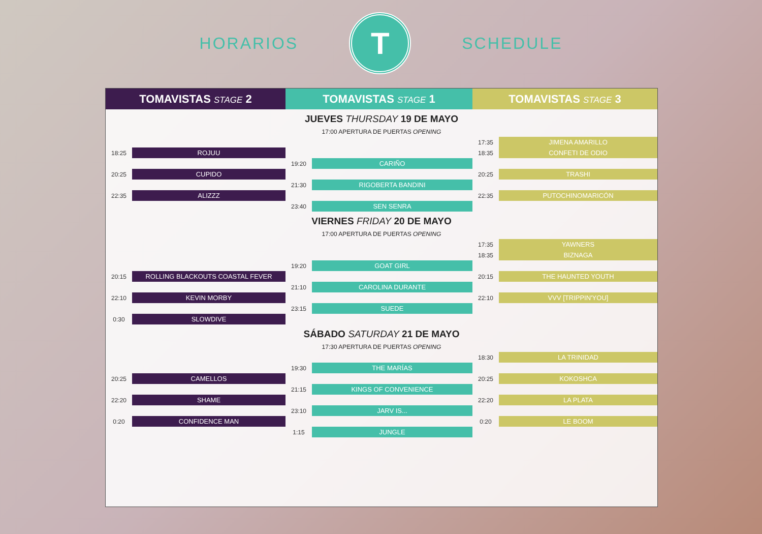HORARIOS
T
SCHEDULE
| TOMAVISTAS STAGE 2 | | TOMAVISTAS STAGE 1 | | TOMAVISTAS STAGE 3 | |
| --- | --- | --- | --- | --- | --- |
| JUEVES THURSDAY 19 DE MAYO | | | | | |
| 17:00 APERTURA DE PUERTAS OPENING | | | | | |
| | | | | 17:35 | JIMENA AMARILLO |
| 18:25 | ROJUU | | | 18:35 | CONFETI DE ODIO |
| | | 19:20 | CARIÑO | | |
| 20:25 | CUPIDO | | | 20:25 | TRASHI |
| | | 21:30 | RIGOBERTA BANDINI | | |
| 22:35 | ALIZZZ | | | 22:35 | PUTOCHINOMARICÓN |
| | | 23:40 | SEN SENRA | | |
| VIERNES FRIDAY 20 DE MAYO | | | | | |
| 17:00 APERTURA DE PUERTAS OPENING | | | | | |
| | | | | 17:35 | YAWNERS |
| | | | | 18:35 | BIZNAGA |
| | | 19:20 | GOAT GIRL | | |
| 20:15 | ROLLING BLACKOUTS COASTAL FEVER | | | 20:15 | THE HAUNTED YOUTH |
| | | 21:10 | CAROLINA DURANTE | | |
| 22:10 | KEVIN MORBY | | | 22:10 | VVV [TRIPPIN'YOU] |
| | | 23:15 | SUEDE | | |
| 0:30 | SLOWDIVE | | | | |
| SÁBADO SATURDAY 21 DE MAYO | | | | | |
| 17:30 APERTURA DE PUERTAS OPENING | | | | | |
| | | | | 18:30 | LA TRINIDAD |
| | | 19:30 | THE MARÍAS | | |
| 20:25 | CAMELLOS | | | 20:25 | KOKOSHCA |
| | | 21:15 | KINGS OF CONVENIENCE | | |
| 22:20 | SHAME | | | 22:20 | LA PLATA |
| | | 23:10 | JARV IS... | | |
| 0:20 | CONFIDENCE MAN | | | 0:20 | LE BOOM |
| | | 1:15 | JUNGLE | | |